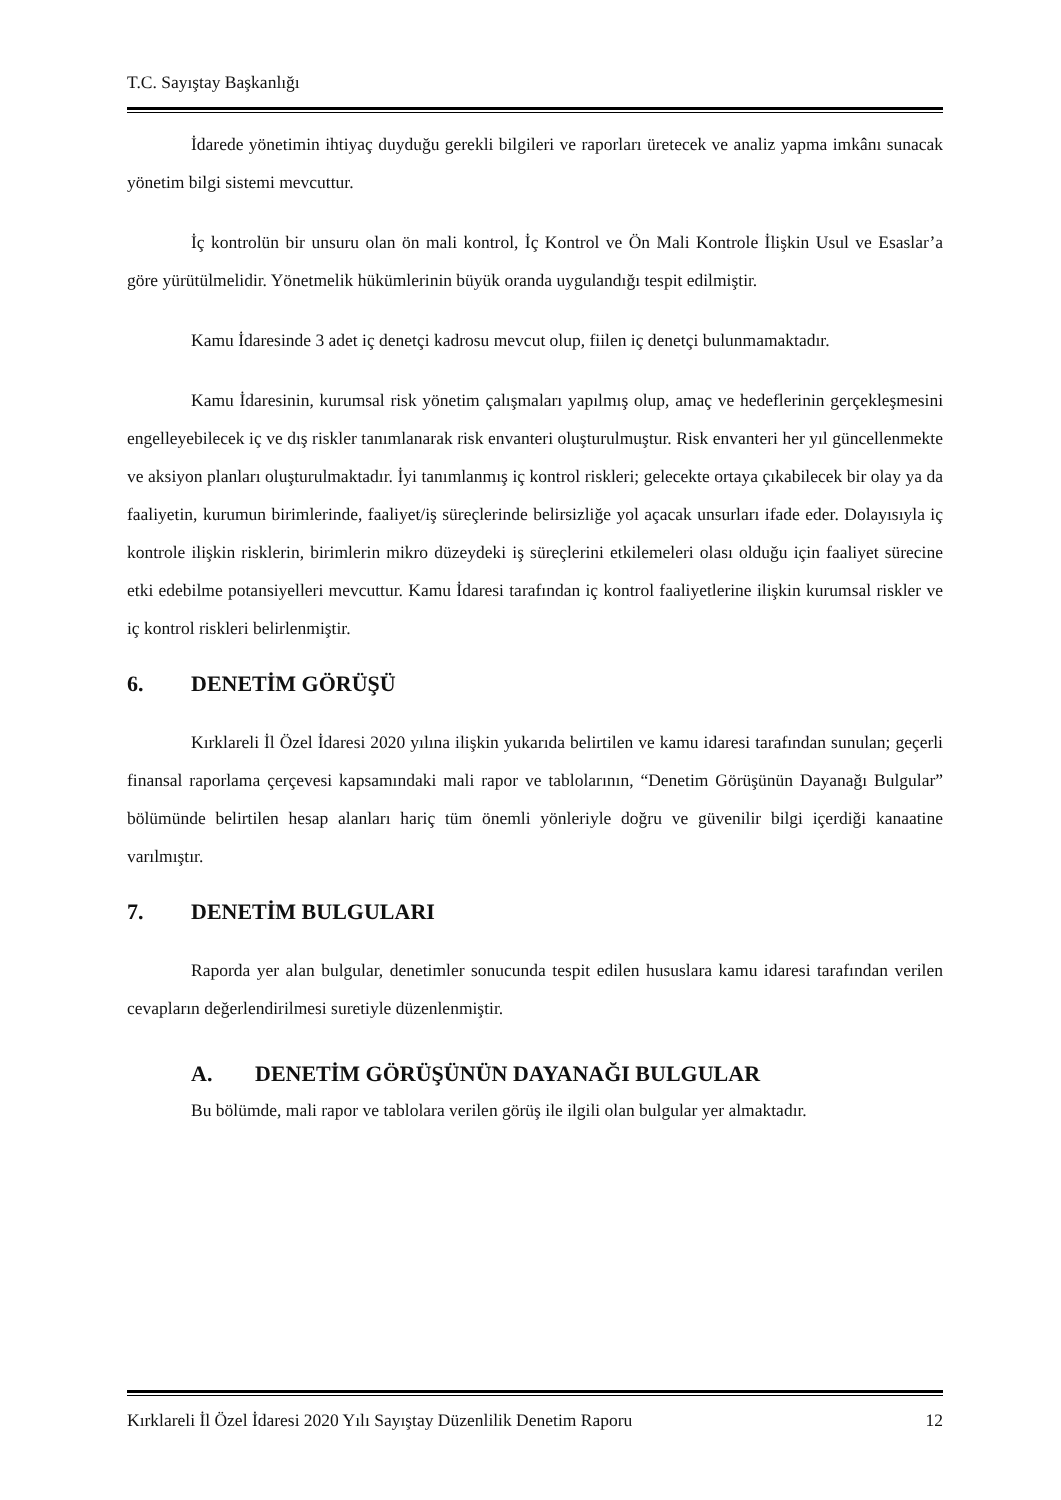T.C. Sayıştay Başkanlığı
İdarede yönetimin ihtiyaç duyduğu gerekli bilgileri ve raporları üretecek ve analiz yapma imkânı sunacak yönetim bilgi sistemi mevcuttur.
İç kontrolün bir unsuru olan ön mali kontrol, İç Kontrol ve Ön Mali Kontrole İlişkin Usul ve Esaslar’a göre yürütülmelidir. Yönetmelik hükümlerinin büyük oranda uygulandığı tespit edilmiştir.
Kamu İdaresinde 3 adet iç denetçi kadrosu mevcut olup, fiilen iç denetçi bulunmamaktadır.
Kamu İdaresinin, kurumsal risk yönetim çalışmaları yapılmış olup, amaç ve hedeflerinin gerçekleşmesini engelleyebilecek iç ve dış riskler tanımlanarak risk envanteri oluşturulmuştur. Risk envanteri her yıl güncellenmekte ve aksiyon planları oluşturulmaktadır. İyi tanımlanmış iç kontrol riskleri; gelecekte ortaya çıkabilecek bir olay ya da faaliyetin, kurumun birimlerinde, faaliyet/iş süreçlerinde belirsizliğe yol açacak unsurları ifade eder. Dolayısıyla iç kontrole ilişkin risklerin, birimlerin mikro düzeydeki iş süreçlerini etkilemeleri olası olduğu için faaliyet sürecine etki edebilme potansiyelleri mevcuttur. Kamu İdaresi tarafından iç kontrol faaliyetlerine ilişkin kurumsal riskler ve iç kontrol riskleri belirlenmiştir.
6. DENETİM GÖRÜŞÜ
Kırklareli İl Özel İdaresi 2020 yılına ilişkin yukarıda belirtilen ve kamu idaresi tarafından sunulan; geçerli finansal raporlama çerçevesi kapsamındaki mali rapor ve tablolarının, “Denetim Görüşünün Dayanağı Bulgular” bölümünde belirtilen hesap alanları hariç tüm önemli yönleriyle doğru ve güvenilir bilgi içerdiği kanaatine varılmıştır.
7. DENETİM BULGULARI
Raporda yer alan bulgular, denetimler sonucunda tespit edilen hususlara kamu idaresi tarafından verilen cevapların değerlendirilmesi suretiyle düzenlenmiştir.
A. DENETİM GÖRÜŞÜNÜN DAYANAĞI BULGULAR
Bu bölümde, mali rapor ve tablolara verilen görüş ile ilgili olan bulgular yer almaktadır.
Kırklareli İl Özel İdaresi 2020 Yılı Sayıştay Düzenlilik Denetim Raporu 12